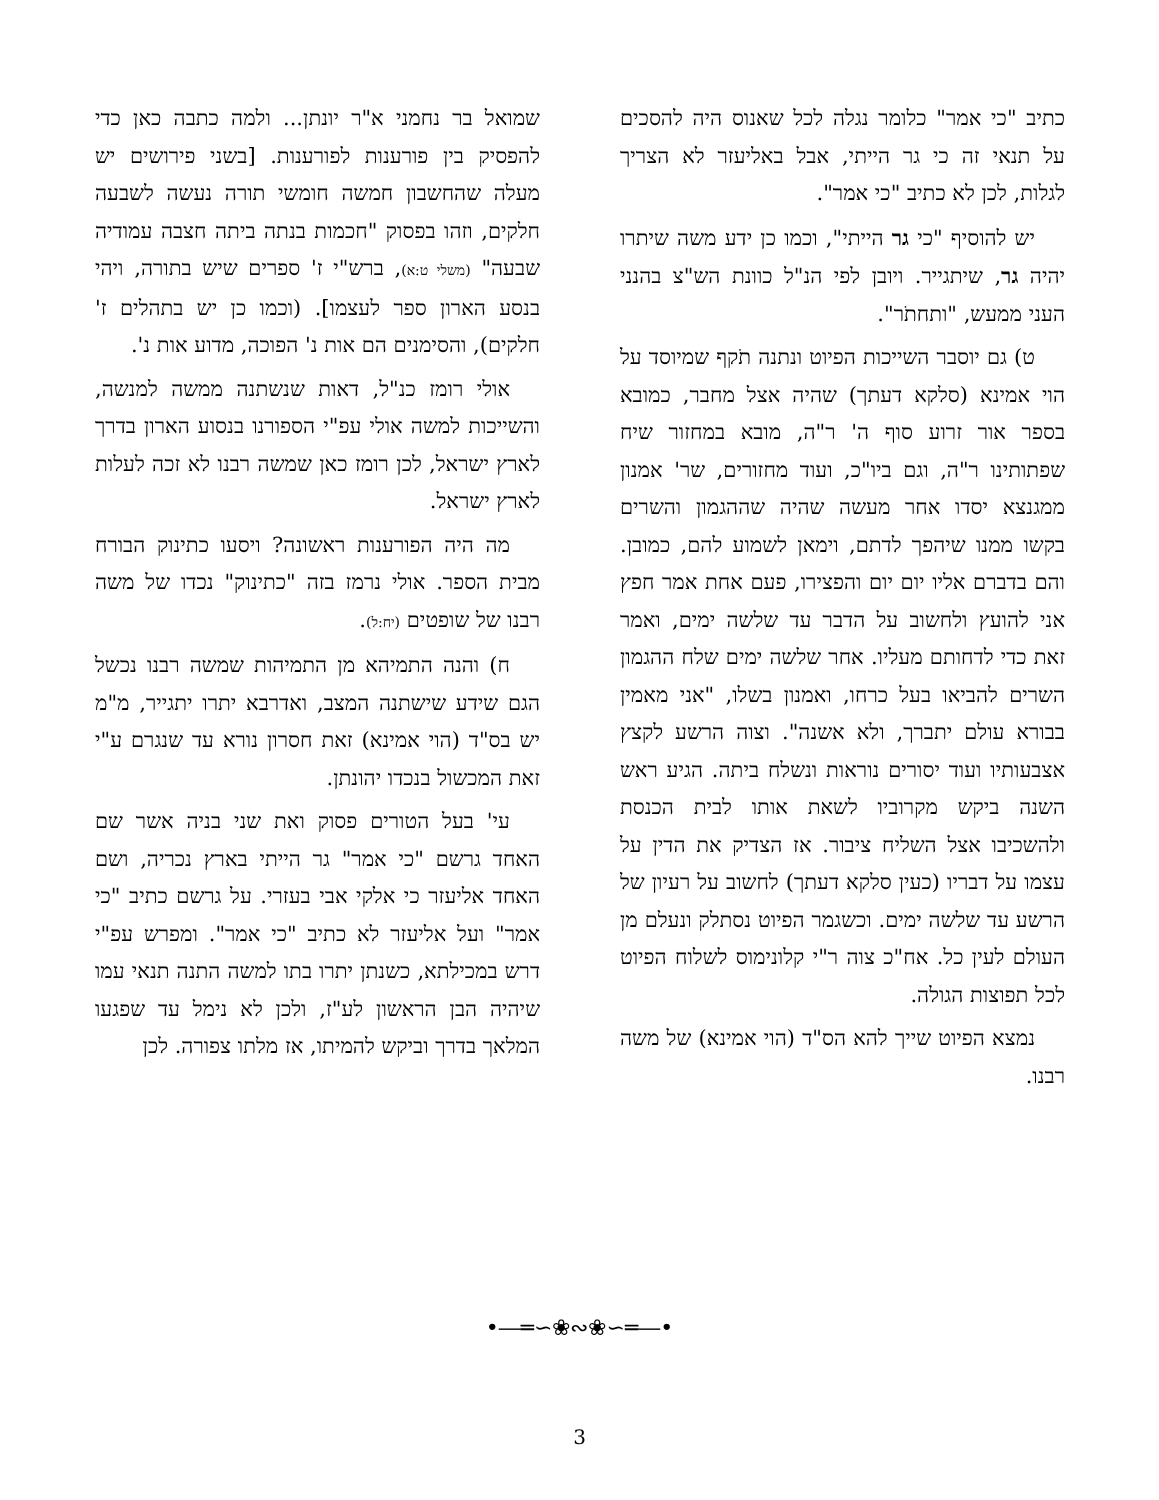שמואל בר נחמני א"ר יונתן... ולמה כתבה כאן כדי להפסיק בין פורענות לפורענות. [בשני פירושים יש מעלה שהחשבון חמשה חומשי תורה נעשה לשבעה חלקים, וזהו בפסוק "חכמות בנתה ביתה חצבה עמודיה שבעה" (משלי ט:א), ברש"י ז' ספרים שיש בתורה, ויהי בנסע הארון ספר לעצמו]. (וכמו כן יש בתהלים ז' חלקים), והסימנים הם אות נ' הפוכה, מדוע אות נ'.
אולי רומז כנ"ל, דאות שנשתנה ממשה למנשה, והשייכות למשה אולי עפ"י הספורנו בנסוע הארון בדרך לארץ ישראל, לכן רומז כאן שמשה רבנו לא זכה לעלות לארץ ישראל.
מה היה הפורענות ראשונה? ויסעו כתינוק הבורח מבית הספר. אולי נרמז בזה "כתינוק" נכדו של משה רבנו של שופטים (יח:ל).
ח) והנה התמיהא מן התמיהות שמשה רבנו נכשל הגם שידע שישתנה המצב, ואדרבא יתרו יתגייר, מ"מ יש בס"ד (הוי אמינא) זאת חסרון נורא עד שנגרם ע"י זאת המכשול בנכדו יהונתן.
עי' בעל הטורים פסוק ואת שני בניה אשר שם האחד גרשם "כי אמר" גר הייתי בארץ נכריה, ושם האחד אליעזר כי אלקי אבי בעזרי. על גרשם כתיב "כי אמר" ועל אליעזר לא כתיב "כי אמר". ומפרש עפ"י דרש במכילתא, כשנתן יתרו בתו למשה התנה תנאי עמו שיהיה הבן הראשון לע"ז, ולכן לא נימל עד שפגעו המלאך בדרך וביקש להמיתו, אז מלתו צפורה. לכן
כתיב "כי אמר" כלומר נגלה לכל שאנוס היה להסכים על תנאי זה כי גר הייתי, אבל באליעזר לא הצריך לגלות, לכן לא כתיב "כי אמר".
יש להוסיף "כי גר הייתי", וכמו כן ידע משה שיתרו יהיה גר, שיתגייר. ויובן לפי הנ"ל כוונת הש"צ בהנני העני ממעש, "ותחתֹר".
ט) גם יוסבר השייכות הפיוט ונתנה תֹקף שמיוסד על הוי אמינא (סלקא דעתך) שהיה אצל מחבר, כמובא בספר אור זרוע סוף ה' ר"ה, מובא במחזור שיח שפתותינו ר"ה, וגם ביו"כ, ועוד מחזורים, שר' אמנון ממגנצא יסדו אחר מעשה שהיה שההגמון והשרים בקשו ממנו שיהפך לדתם, וימאן לשמוע להם, כמובן. והם בדברם אליו יום יום והפצירו, פעם אחת אמר חפץ אני להועץ ולחשוב על הדבר עד שלשה ימים, ואמר זאת כדי לדחותם מעליו. אחר שלשה ימים שלח ההגמון השרים להביאו בעל כרחו, ואמנון בשלו, "אני מאמין בבורא עולם יתברך, ולא אשנה". וצוה הרשע לקצץ אצבעותיו ועוד יסורים נוראות ונשלח ביתה. הגיע ראש השנה ביקש מקרוביו לשאת אותו לבית הכנסת ולהשכיבו אצל השליח ציבור. אז הצדיק את הדין על עצמו על דבריו (כעין סלקא דעתך) לחשוב על רעיון של הרשע עד שלשה ימים. וכשגמר הפיוט נסתלק ונעלם מן העולם לעין כל. אח"כ צוה ר"י קלונימוס לשלוח הפיוט לכל תפוצות הגולה.
נמצא הפיוט שייך להא הס"ד (הוי אמינא) של משה רבנו.
•―═∽❀∾❀∽═―•
3